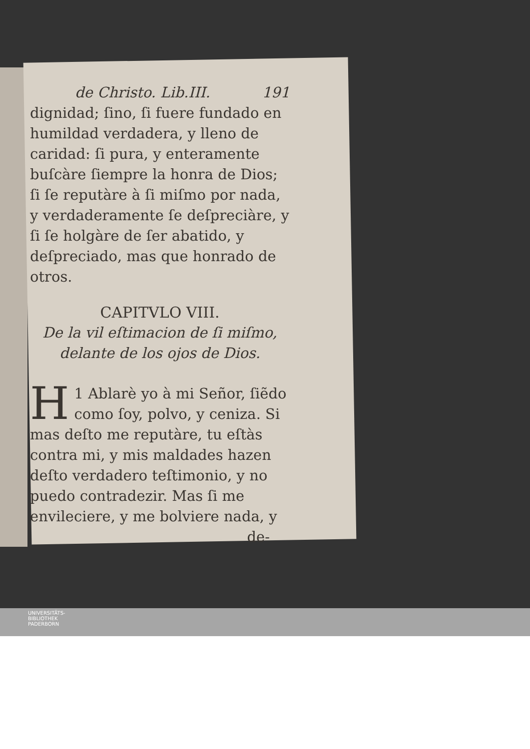de Christo. Lib.III. 191
dignidad; ſino, ſi fuere fundado en humildad verdadera, y lleno de caridad: ſi pura, y enteramente buſcàre ſiempre la honra de Dios; ſi ſe reputàre à ſi miſmo por nada, y verdaderamente ſe deſpreciàre, y ſi ſe holgàre de ſer abatido, y deſpreciado, mas que honrado de otros.
CAPITVLO VIII.
De la vil eſtimacion de ſi miſmo, delante de los ojos de Dios.
1 H Ablarè yo à mi Señor, ſiẽdo como ſoy, polvo, y ceniza. Si mas deſto me reputàre, tu eſtàs contra mi, y mis maldades hazen deſto verdadero teſtimonio, y no puedo contradezir. Mas ſi me envileciere, y me bolviere nada, y
de-
UNIVERSITÄTS-
BIBLIOTHEK
PADERBORN